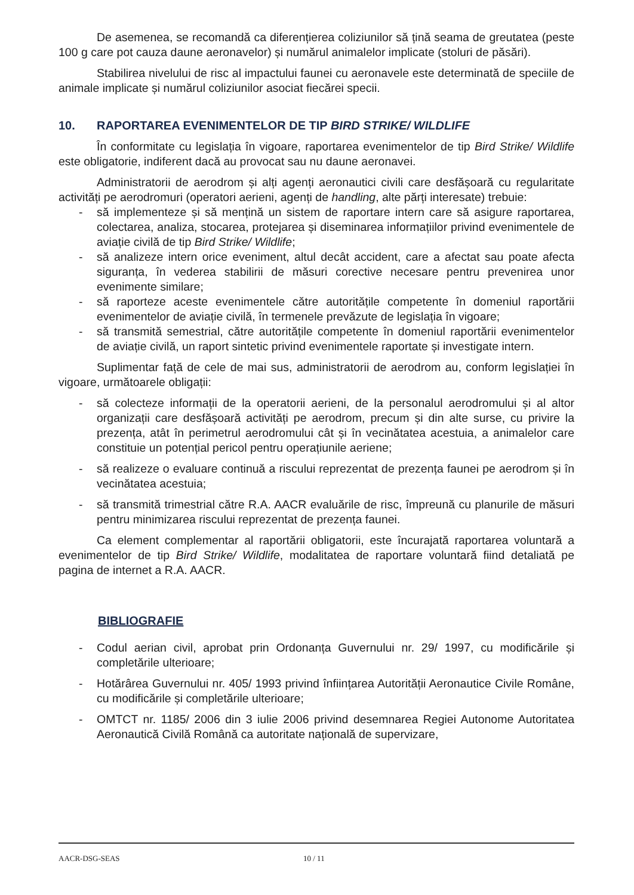De asemenea, se recomandă ca diferențierea coliziunilor să țină seama de greutatea (peste 100 g care pot cauza daune aeronavelor) și numărul animalelor implicate (stoluri de păsări).
Stabilirea nivelului de risc al impactului faunei cu aeronavele este determinată de speciile de animale implicate și numărul coliziunilor asociat fiecărei specii.
10. RAPORTAREA EVENIMENTELOR DE TIP BIRD STRIKE/ WILDLIFE
În conformitate cu legislația în vigoare, raportarea evenimentelor de tip Bird Strike/ Wildlife este obligatorie, indiferent dacă au provocat sau nu daune aeronavei.
Administratorii de aerodrom și alți agenți aeronautici civili care desfășoară cu regularitate activități pe aerodromuri (operatori aerieni, agenți de handling, alte părți interesate) trebuie:
- să implementeze și să mențină un sistem de raportare intern care să asigure raportarea, colectarea, analiza, stocarea, protejarea și diseminarea informațiilor privind evenimentele de aviație civilă de tip Bird Strike/ Wildlife;
- să analizeze intern orice eveniment, altul decât accident, care a afectat sau poate afecta siguranța, în vederea stabilirii de măsuri corective necesare pentru prevenirea unor evenimente similare;
- să raporteze aceste evenimentele către autoritățile competente în domeniul raportării evenimentelor de aviație civilă, în termenele prevăzute de legislația în vigoare;
- să transmită semestrial, către autoritățile competente în domeniul raportării evenimentelor de aviație civilă, un raport sintetic privind evenimentele raportate și investigate intern.
Suplimentar față de cele de mai sus, administratorii de aerodrom au, conform legislației în vigoare, următoarele obligații:
- să colecteze informații de la operatorii aerieni, de la personalul aerodromului și al altor organizații care desfășoară activități pe aerodrom, precum și din alte surse, cu privire la prezența, atât în perimetrul aerodromului cât și în vecinătatea acestuia, a animalelor care constituie un potențial pericol pentru operațiunile aeriene;
- să realizeze o evaluare continuă a riscului reprezentat de prezența faunei pe aerodrom și în vecinătatea acestuia;
- să transmită trimestrial către R.A. AACR evaluările de risc, împreună cu planurile de măsuri pentru minimizarea riscului reprezentat de prezența faunei.
Ca element complementar al raportării obligatorii, este încurajată raportarea voluntară a evenimentelor de tip Bird Strike/ Wildlife, modalitatea de raportare voluntară fiind detaliată pe pagina de internet a R.A. AACR.
BIBLIOGRAFIE
- Codul aerian civil, aprobat prin Ordonanța Guvernului nr. 29/ 1997, cu modificările și completările ulterioare;
- Hotărârea Guvernului nr. 405/ 1993 privind înființarea Autorității Aeronautice Civile Române, cu modificările și completările ulterioare;
- OMTCT nr. 1185/ 2006 din 3 iulie 2006 privind desemnarea Regiei Autonome Autoritatea Aeronautică Civilă Română ca autoritate națională de supervizare,
AACR-DSG-SEAS 10 / 11